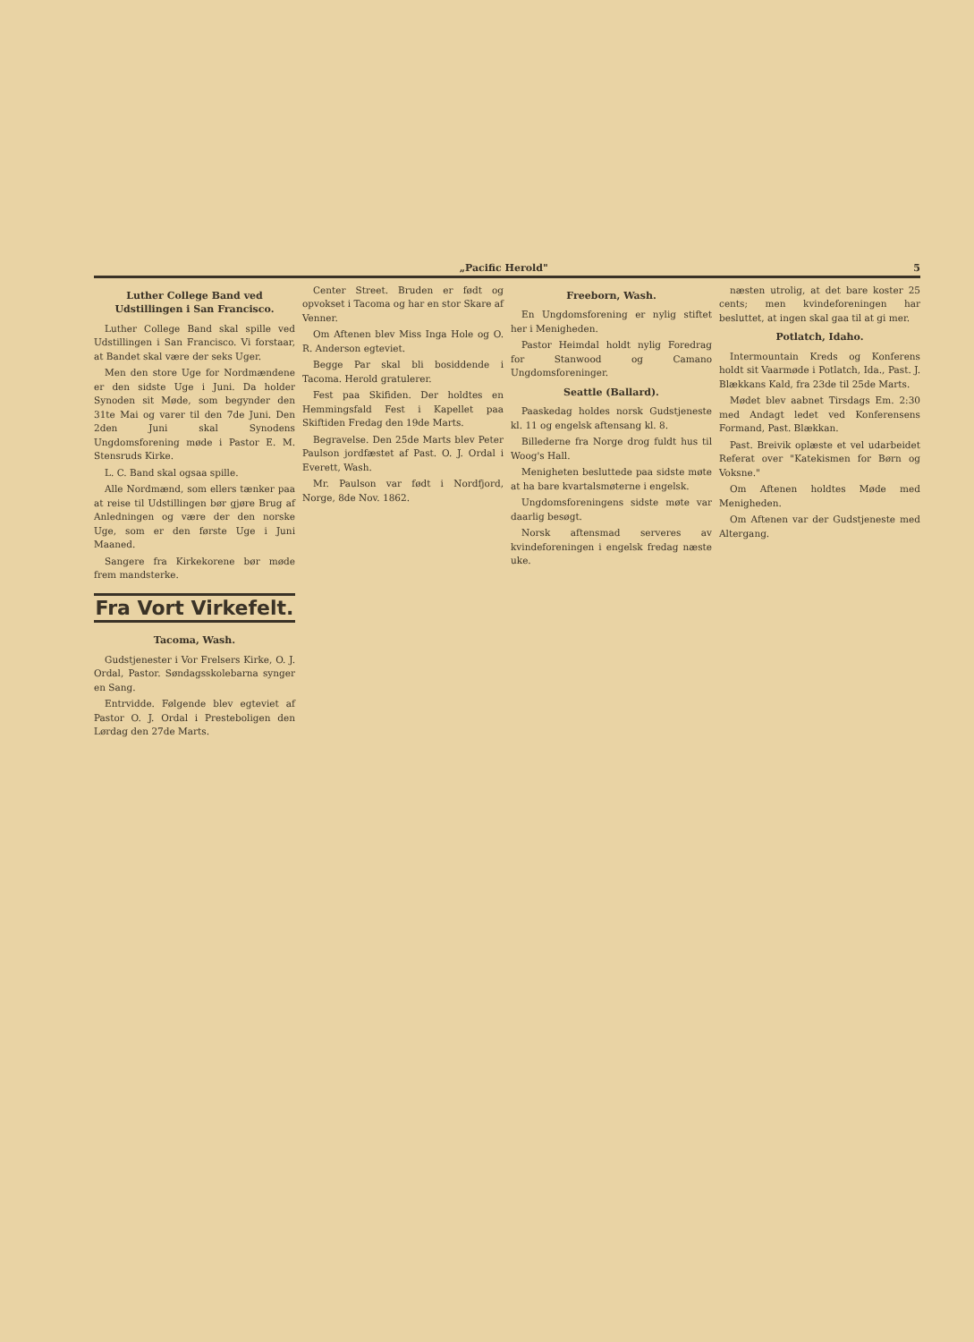„Pacific Herold" 5
Luther College Band ved Udstillingen i San Francisco.
Luther College Band skal spille ved Udstillingen i San Francisco. Vi forstaar, at Bandet skal være der seks Uger.
Men den store Uge for Nordmændene er den sidste Uge i Juni. Da holder Synoden sit Møde, som begynder den 31te Mai og varer til den 7de Juni. Den 2den Juni skal Synodens Ungdomsforening møde i Pastor E. M. Stensruds Kirke.
L. C. Band skal ogsaa spille.
Alle Nordmænd, som ellers tænker paa at reise til Udstillingen bør gjøre Brug af Anledningen og være der den norske Uge, som er den første Uge i Juni Maaned.
Sangere fra Kirkekorene bør møde frem mandsterke.
Fra Vort Virkefelt.
Tacoma, Wash.
Gudstjenester i Vor Frelsers Kirke, O. J. Ordal, Pastor. Søndagsskolebarna synger en Sang.
Entrvidde. Følgende blev egteviet af Pastor O. J. Ordal i Presteboligen den Lørdag den 27de Marts.
Center Street. Bruden er født og opvokset i Tacoma og har en stor Skare af Venner.
Om Aftenen blev Miss Inga Hole og O. R. Anderson egteviet.
Begge Par skal bli bosiddende i Tacoma. Herold gratulerer.
Fest paa Skifiden. Der holdtes en Hemmingsfald Fest i Kapellet paa Skiftiden Fredag den 19de Marts.
Begravelse. Den 25de Marts blev Peter Paulson jordfæstet af Past. O. J. Ordal i Everett, Wash.
Mr. Paulson var født i Nordfjord, Norge, 8de Nov. 1862.
Freeborn, Wash.
En Ungdomsforening er nylig stiftet her i Menigheden.
Pastor Heimdal holdt nylig Foredrag for Stanwood og Camano Ungdomsforeninger.
Seattle (Ballard).
Paaskedag holdes norsk Gudstjeneste kl. 11 og engelsk aftensang kl. 8.
Billederne fra Norge drog fuldt hus til Woog's Hall.
Menigheten besluttede paa sidste møte at ha bare kvartalsmøterne i engelsk.
Ungdomsforeningens sidste møte var daarlig besøgt.
Norsk aftensmad serveres av kvindeforeningen i engelsk fredag næste uke.
næsten utrolig, at det bare koster 25 cents; men kvindeforeningen har besluttet, at ingen skal gaa til at gi mer.
Potlatch, Idaho.
Intermountain Kreds og Konferens holdt sit Vaarmøde i Potlatch, Ida., Past. J. Blækkans Kald, fra 23de til 25de Marts.
Mødet blev aabnet Tirsdags Em. 2:30 med Andagt ledet ved Konferensens Formand, Past. Blækkan.
Past. Breivik oplæste et vel udarbeidet Referat over "Katekismen for Børn og Voksne."
Om Aftenen holdtes Møde med Menigheden.
Om Aftenen var der Gudstjeneste med Altergang.